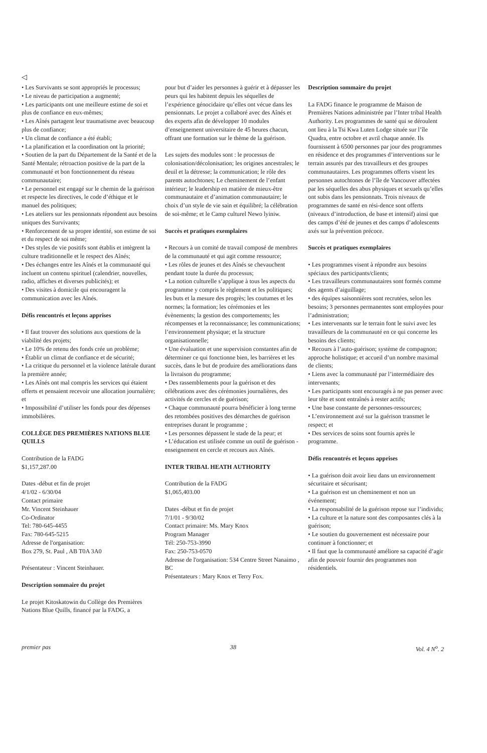◁
• Les Survivants se sont appropriés le processus;
• Le niveau de participation a augmenté;
• Les participants ont une meilleure estime de soi et plus de confiance en eux-mêmes;
• Les Aînés partagent leur traumatisme avec beaucoup plus de confiance;
• Un climat de confiance a été établi;
• La planification et la coordination ont la priorité;
• Soutien de la part du Département de la Santé et de la Santé Mentale; rétroaction positive de la part de la communauté et bon fonctionnement du réseau communautaire;
• Le personnel est engagé sur le chemin de la guérison et respecte les directives, le code d’éthique et le manuel des politiques;
• Les ateliers sur les pensionnats répondent aux besoins uniques des Survivants;
• Renforcement de sa propre identité, son estime de soi et du respect de soi même;
• Des styles de vie positifs sont établis et intègrent la culture traditionnelle et le respect des Aînés;
• Des échanges entre les Aînés et la communauté qui incluent un contenu spirituel (calendrier, nouvelles, radio, affiches et diverses publicités); et
• Des visites à domicile qui encouragent la communication avec les Aînés.
Défis rencontrés et leçons apprises
• Il faut trouver des solutions aux questions de la viabilité des projets;
• Le 10% de retenu des fonds crée un problème;
• Établir un climat de confiance et de sécurité;
• La critique du personnel et la violence latérale durant la première année;
• Les Aînés ont mal compris les services qui étaient offerts et pensaient recevoir une allocation journalière; et
• Impossibilité d’utiliser les fonds pour des dépenses immobilières.
COLLÈGE DES PREMIÈRES NATIONS BLUE QUILLS
Contribution de la FADG
$1,157,287.00
Dates -début et fin de projet
4/1/02 - 6/30/04
Contact primaire
Mr. Vincent Steinhauer
Co-Ordinator
Tel: 780-645-4455
Fax: 780-645-5215
Adresse de l'organisation:
Box 279, St. Paul , AB T0A 3A0
Présentateur : Vincent Steinhauer.
Description sommaire du projet
Le projet Kitoskatowin du Collège des Premières Nations Blue Quills, financé par la FADG, a
pour but d’aider les personnes à guérir et à dépasser les peurs qui les habitent depuis les séquelles de l’expérience génocidaire qu’elles ont vécue dans les pensionnats. Le projet a collaboré avec des Aînés et des experts afin de développer 10 modules d’enseignement universitaire de 45 heures chacun, offrant une formation sur le thème de la guérison.
Les sujets des modules sont : le processus de colonisation/décolonisation; les origines ancestrales; le deuil et la détresse; la communication; le rôle des parents autochtones; Le cheminement de l’enfant intérieur; le leadership en matière de mieux-être communautaire et d’animation communautaire; le choix d’un style de vie sain et équilibré; la célébration de soi-même; et le Camp culturel Newo lyiniw.
Succès et pratiques exemplaires
• Recours à un comité de travail composé de membres de la communauté et qui agit comme ressource;
• Les rôles de jeunes et des Aînés se chevauchent pendant toute la durée du processus;
• La notion culturelle s’applique à tous les aspects du programme y compris le règlement et les politiques; les buts et la mesure des progrès; les coutumes et les normes; la formation; les cérémonies et les évènements; la gestion des comportements; les récompenses et la reconnaissance; les communications; l’environnement physique; et la structure organisationnelle;
• Une évaluation et une supervision constantes afin de déterminer ce qui fonctionne bien, les barrières et les succès, dans le but de produire des améliorations dans la livraison du programme;
• Des rassemblements pour la guérison et des célébrations avec des cérémonies journalières, des activités de cercles et de guérison;
• Chaque communauté pourra bénéficier à long terme des retombées positives des démarches de guérison entreprises durant le programme ;
• Les personnes dépassent le stade de la peur; et
• L’éducation est utilisée comme un outil de guérison - enseignement en cercle et recours aux Aînés.
INTER TRIBAL HEATH AUTHORITY
Contribution de la FADG
$1,065,403.00
Dates -début et fin de projet
7/1/01 - 9/30/02
Contact primaire: Ms. Mary Knox
Program Manager
Tél: 250-753-3990
Fax: 250-753-0570
Adresse de l'organisation: 534 Centre Street Nanaimo , BC
Présentateurs : Mary Knox et Terry Fox.
Description sommaire du projet
La FADG finance le programme de Maison de Premières Nations administrée par l’Inter tribal Health Authority. Les programmes de santé qui se déroulent ont lieu à la Tsi Kwa Luten Lodge située sur l’île Quadra, entre octobre et avril chaque année. Ils fournissent à 6500 personnes par jour des programmes en résidence et des programmes d’interventions sur le terrain assurés par des travailleurs et des groupes communautaires. Les programmes offerts visent les personnes autochtones de l’île de Vancouver affectées par les séquelles des abus physiques et sexuels qu’elles ont subis dans les pensionnats. Trois niveaux de programmes de santé en rési-dence sont offerts (niveaux d’introduction, de base et intensif) ainsi que des camps d’été de jeunes et des camps d’adolescents axés sur la prévention précoce.
Succès et pratiques exemplaires
• Les programmes visent à répondre aux besoins spéciaux des participants/clients;
• Les travailleurs communautaires sont formés comme des agents d’aiguillage;
• des équipes saisonnières sont recrutées, selon les besoins; 3 personnes permanentes sont employées pour l’administration;
• Les intervenants sur le terrain font le suivi avec les travailleurs de la communauté en ce qui concerne les besoins des clients;
• Recours à l’auto-guérison; système de compagnon; approche holistique; et accueil d’un nombre maximal de clients;
• Liens avec la communauté par l’intermédiaire des intervenants;
• Les participants sont encouragés à ne pas penser avec leur tête et sont entraînés à rester actifs;
• Une base constante de personnes-ressources;
• L’environnement axé sur la guérison transmet le respect; et
• Des services de soins sont fournis après le programme.
Défis rencontrés et leçons apprises
• La guérison doit avoir lieu dans un environnement sécuritaire et sécurisant;
• La guérison est un cheminement et non un événement;
• La responsabilité de la guérison repose sur l’individu;
• La culture et la nature sont des composantes clés à la guérison;
• Le soutien du gouvernement est nécessaire pour continuer à fonctionner; et
• Il faut que la communauté améliore sa capacité d’agir afin de pouvoir fournir des programmes non résidentiels.
premier pas 38 Vol. 4 N<sup>o</sup>. 2